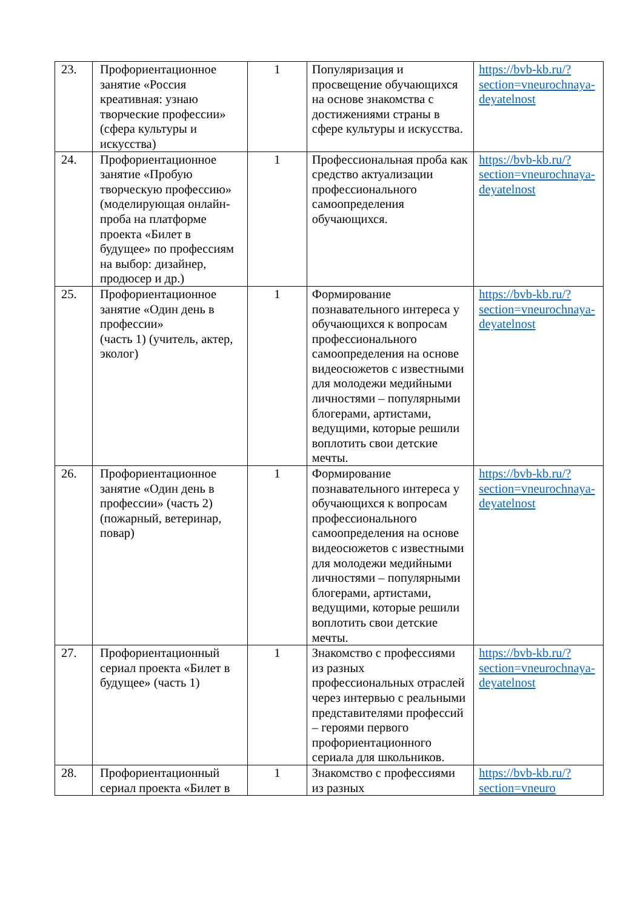| 23. | Профориентационное занятие «Россия креативная: узнаю творческие профессии» (сфера культуры и искусства) | 1 | Популяризация и просвещение обучающихся на основе знакомства с достижениями страны в сфере культуры и искусства. | https://bvb-kb.ru/?section=vneurochnaya-deyatelnost |
| 24. | Профориентационное занятие «Пробую творческую профессию» (моделирующая онлайн-проба на платформе проекта «Билет в будущее» по профессиям на выбор: дизайнер, продюсер и др.) | 1 | Профессиональная проба как средство актуализации профессионального самоопределения обучающихся. | https://bvb-kb.ru/?section=vneurochnaya-deyatelnost |
| 25. | Профориентационное занятие «Один день в профессии» (часть 1) (учитель, актер, эколог) | 1 | Формирование познавательного интереса у обучающихся к вопросам профессионального самоопределения на основе видеосюжетов с известными для молодежи медийными личностями – популярными блогерами, артистами, ведущими, которые решили воплотить свои детские мечты. | https://bvb-kb.ru/?section=vneurochnaya-deyatelnost |
| 26. | Профориентационное занятие «Один день в профессии» (часть 2) (пожарный, ветеринар, повар) | 1 | Формирование познавательного интереса у обучающихся к вопросам профессионального самоопределения на основе видеосюжетов с известными для молодежи медийными личностями – популярными блогерами, артистами, ведущими, которые решили воплотить свои детские мечты. | https://bvb-kb.ru/?section=vneurochnaya-deyatelnost |
| 27. | Профориентационный сериал проекта «Билет в будущее» (часть 1) | 1 | Знакомство с профессиями из разных профессиональных отраслей через интервью с реальными представителями профессий – героями первого профориентационного сериала для школьников. | https://bvb-kb.ru/?section=vneurochnaya-deyatelnost |
| 28. | Профориентационный сериал проекта «Билет в | 1 | Знакомство с профессиями из разных | https://bvb-kb.ru/?section=vneuro |